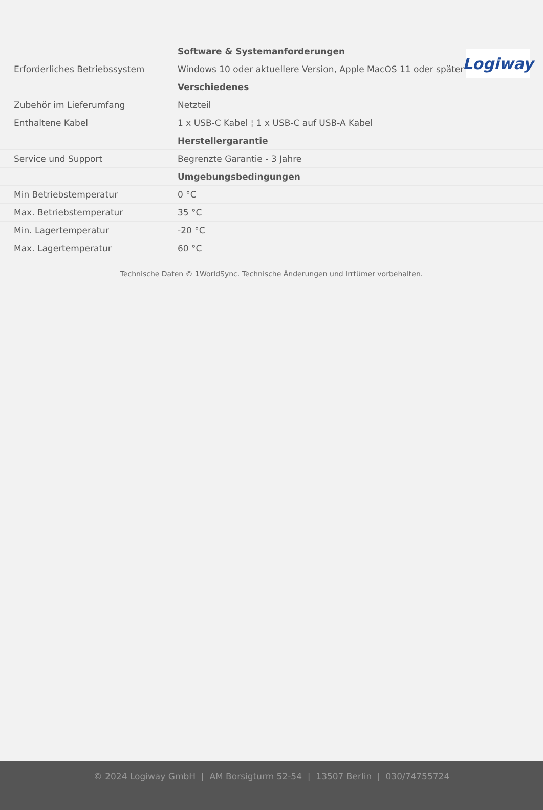Logiway
| | Software & Systemanforderungen |
| Erforderliches Betriebssystem | Windows 10 oder aktuellere Version, Apple MacOS 11 oder später |
| | Verschiedenes |
| Zubehör im Lieferumfang | Netzteil |
| Enthaltene Kabel | 1 x USB-C Kabel ¦ 1 x USB-C auf USB-A Kabel |
| | Herstellergarantie |
| Service und Support | Begrenzte Garantie - 3 Jahre |
| | Umgebungsbedingungen |
| Min Betriebstemperatur | 0 °C |
| Max. Betriebstemperatur | 35 °C |
| Min. Lagertemperatur | -20 °C |
| Max. Lagertemperatur | 60 °C |
Technische Daten © 1WorldSync. Technische Änderungen und Irrtümer vorbehalten.
© 2024 Logiway GmbH | AM Borsigturm 52-54 | 13507 Berlin | 030/74755724